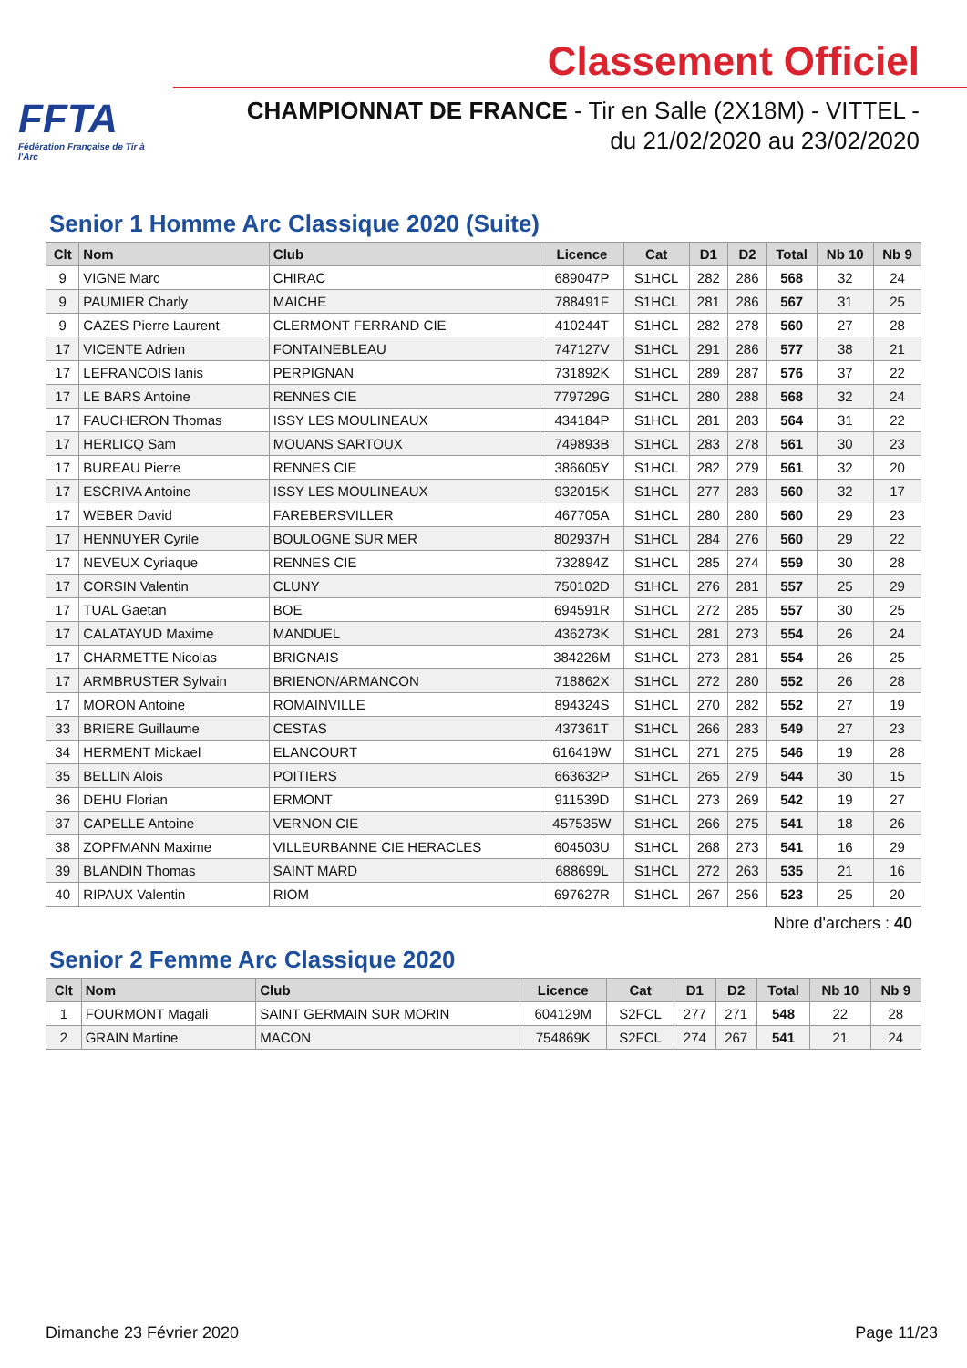FFTA
Fédération Française de Tir à l'Arc
Classement Officiel
CHAMPIONNAT DE FRANCE - Tir en Salle (2X18M) - VITTEL -
du 21/02/2020 au 23/02/2020
Senior 1 Homme Arc Classique 2020 (Suite)
| Clt | Nom | Club | Licence | Cat | D1 | D2 | Total | Nb 10 | Nb 9 |
| --- | --- | --- | --- | --- | --- | --- | --- | --- | --- |
| 9 | VIGNE Marc | CHIRAC | 689047P | S1HCL | 282 | 286 | 568 | 32 | 24 |
| 9 | PAUMIER Charly | MAICHE | 788491F | S1HCL | 281 | 286 | 567 | 31 | 25 |
| 9 | CAZES Pierre Laurent | CLERMONT FERRAND CIE | 410244T | S1HCL | 282 | 278 | 560 | 27 | 28 |
| 17 | VICENTE Adrien | FONTAINEBLEAU | 747127V | S1HCL | 291 | 286 | 577 | 38 | 21 |
| 17 | LEFRANCOIS Ianis | PERPIGNAN | 731892K | S1HCL | 289 | 287 | 576 | 37 | 22 |
| 17 | LE BARS Antoine | RENNES CIE | 779729G | S1HCL | 280 | 288 | 568 | 32 | 24 |
| 17 | FAUCHERON Thomas | ISSY LES MOULINEAUX | 434184P | S1HCL | 281 | 283 | 564 | 31 | 22 |
| 17 | HERLICQ Sam | MOUANS SARTOUX | 749893B | S1HCL | 283 | 278 | 561 | 30 | 23 |
| 17 | BUREAU Pierre | RENNES CIE | 386605Y | S1HCL | 282 | 279 | 561 | 32 | 20 |
| 17 | ESCRIVA Antoine | ISSY LES MOULINEAUX | 932015K | S1HCL | 277 | 283 | 560 | 32 | 17 |
| 17 | WEBER David | FAREBERSVILLER | 467705A | S1HCL | 280 | 280 | 560 | 29 | 23 |
| 17 | HENNUYER Cyrile | BOULOGNE SUR MER | 802937H | S1HCL | 284 | 276 | 560 | 29 | 22 |
| 17 | NEVEUX Cyriaque | RENNES CIE | 732894Z | S1HCL | 285 | 274 | 559 | 30 | 28 |
| 17 | CORSIN Valentin | CLUNY | 750102D | S1HCL | 276 | 281 | 557 | 25 | 29 |
| 17 | TUAL Gaetan | BOE | 694591R | S1HCL | 272 | 285 | 557 | 30 | 25 |
| 17 | CALATAYUD Maxime | MANDUEL | 436273K | S1HCL | 281 | 273 | 554 | 26 | 24 |
| 17 | CHARMETTE Nicolas | BRIGNAIS | 384226M | S1HCL | 273 | 281 | 554 | 26 | 25 |
| 17 | ARMBRUSTER Sylvain | BRIENON/ARMANCON | 718862X | S1HCL | 272 | 280 | 552 | 26 | 28 |
| 17 | MORON Antoine | ROMAINVILLE | 894324S | S1HCL | 270 | 282 | 552 | 27 | 19 |
| 33 | BRIERE Guillaume | CESTAS | 437361T | S1HCL | 266 | 283 | 549 | 27 | 23 |
| 34 | HERMENT Mickael | ELANCOURT | 616419W | S1HCL | 271 | 275 | 546 | 19 | 28 |
| 35 | BELLIN Alois | POITIERS | 663632P | S1HCL | 265 | 279 | 544 | 30 | 15 |
| 36 | DEHU Florian | ERMONT | 911539D | S1HCL | 273 | 269 | 542 | 19 | 27 |
| 37 | CAPELLE Antoine | VERNON CIE | 457535W | S1HCL | 266 | 275 | 541 | 18 | 26 |
| 38 | ZOPFMANN Maxime | VILLEURBANNE CIE HERACLES | 604503U | S1HCL | 268 | 273 | 541 | 16 | 29 |
| 39 | BLANDIN Thomas | SAINT MARD | 688699L | S1HCL | 272 | 263 | 535 | 21 | 16 |
| 40 | RIPAUX Valentin | RIOM | 697627R | S1HCL | 267 | 256 | 523 | 25 | 20 |
Nbre d'archers : 40
Senior 2 Femme Arc Classique 2020
| Clt | Nom | Club | Licence | Cat | D1 | D2 | Total | Nb 10 | Nb 9 |
| --- | --- | --- | --- | --- | --- | --- | --- | --- | --- |
| 1 | FOURMONT Magali | SAINT GERMAIN SUR MORIN | 604129M | S2FCL | 277 | 271 | 548 | 22 | 28 |
| 2 | GRAIN Martine | MACON | 754869K | S2FCL | 274 | 267 | 541 | 21 | 24 |
Dimanche 23 Février 2020 Page 11/23